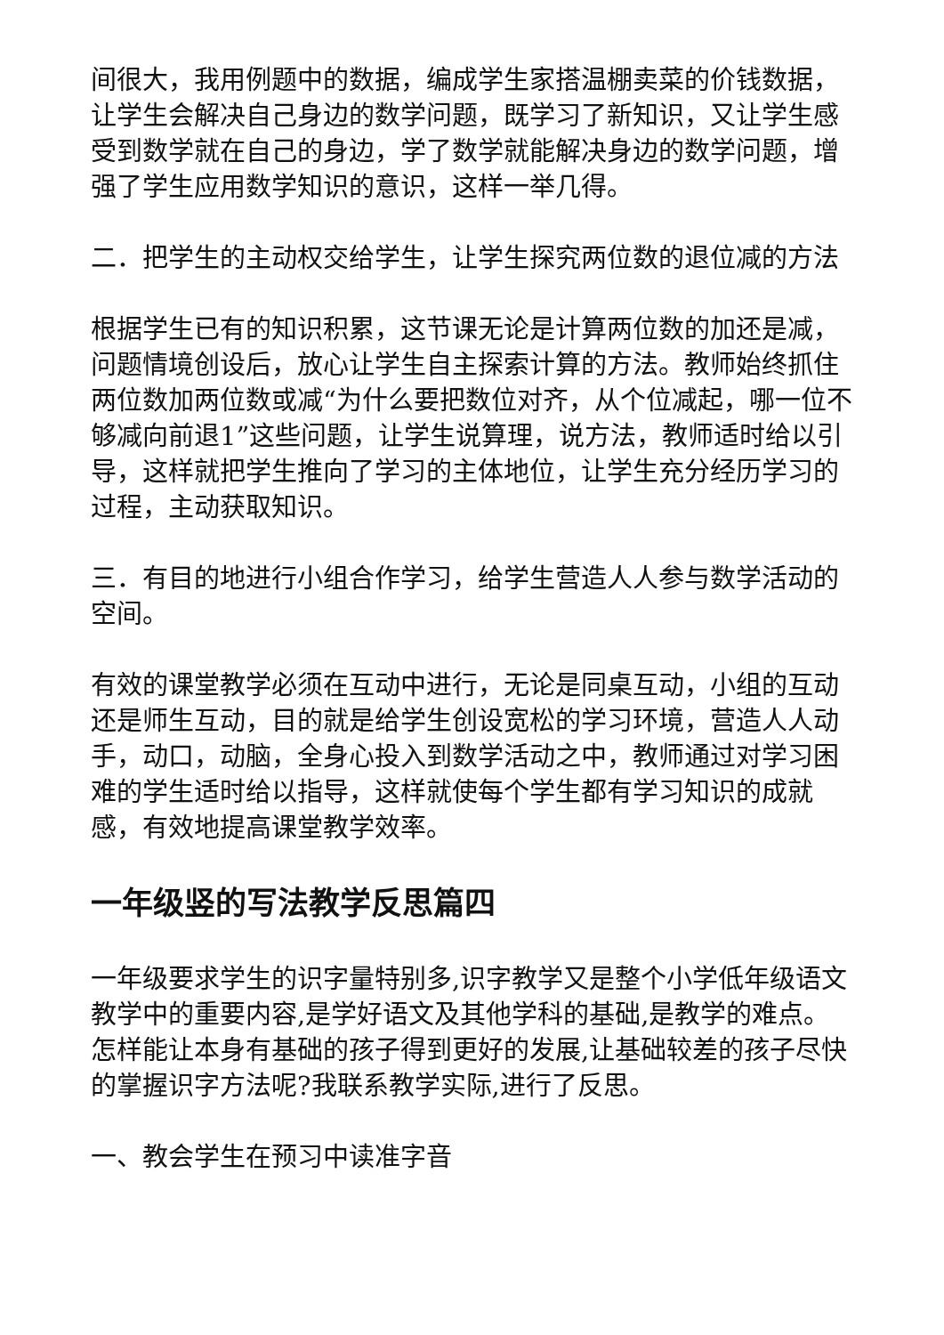间很大，我用例题中的数据，编成学生家搭温棚卖菜的价钱数据，让学生会解决自己身边的数学问题，既学习了新知识，又让学生感受到数学就在自己的身边，学了数学就能解决身边的数学问题，增强了学生应用数学知识的意识，这样一举几得。
二．把学生的主动权交给学生，让学生探究两位数的退位减的方法
根据学生已有的知识积累，这节课无论是计算两位数的加还是减，问题情境创设后，放心让学生自主探索计算的方法。教师始终抓住两位数加两位数或减“为什么要把数位对齐，从个位减起，哪一位不够减向前退1”这些问题，让学生说算理，说方法，教师适时给以引导，这样就把学生推向了学习的主体地位，让学生充分经历学习的过程，主动获取知识。
三．有目的地进行小组合作学习，给学生营造人人参与数学活动的空间。
有效的课堂教学必须在互动中进行，无论是同桌互动，小组的互动还是师生互动，目的就是给学生创设宽松的学习环境，营造人人动手，动口，动脑，全身心投入到数学活动之中，教师通过对学习困难的学生适时给以指导，这样就使每个学生都有学习知识的成就感，有效地提高课堂教学效率。
一年级竖的写法教学反思篇四
一年级要求学生的识字量特别多,识字教学又是整个小学低年级语文教学中的重要内容,是学好语文及其他学科的基础,是教学的难点。怎样能让本身有基础的孩子得到更好的发展,让基础较差的孩子尽快的掌握识字方法呢?我联系教学实际,进行了反思。
一、教会学生在预习中读准字音